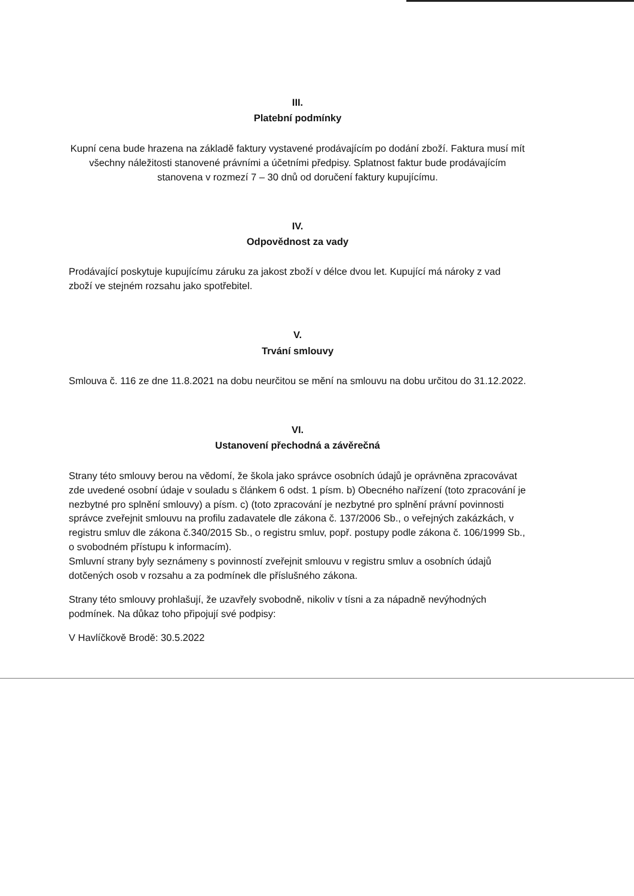III.
Platební podmínky
Kupní cena bude hrazena na základě faktury vystavené prodávajícím po dodání zboží. Faktura musí mít všechny náležitosti stanovené právními a účetními předpisy. Splatnost faktur bude prodávajícím stanovena v rozmezí 7 – 30 dnů od doručení faktury kupujícímu.
IV.
Odpovědnost za vady
Prodávající poskytuje kupujícímu záruku za jakost zboží v délce dvou let. Kupující má nároky z vad zboží ve stejném rozsahu jako spotřebitel.
V.
Trvání smlouvy
Smlouva č. 116 ze dne 11.8.2021 na dobu neurčitou se mění na smlouvu na dobu určitou do 31.12.2022.
VI.
Ustanovení přechodná a závěrečná
Strany této smlouvy berou na vědomí, že škola jako správce osobních údajů je oprávněna zpracovávat zde uvedené osobní údaje v souladu s článkem 6 odst. 1 písm. b) Obecného nařízení (toto zpracování je nezbytné pro splnění smlouvy) a písm. c) (toto zpracování je nezbytné pro splnění právní povinnosti správce zveřejnit smlouvu na profilu zadavatele dle zákona č. 137/2006 Sb., o veřejných zakázkách, v registru smluv dle zákona č.340/2015 Sb., o registru smluv, popř. postupy podle zákona č. 106/1999 Sb., o svobodném přístupu k informacím).
Smluvní strany byly seznámeny s povinností zveřejnit smlouvu v registru smluv a osobních údajů dotčených osob v rozsahu a za podmínek dle příslušného zákona.
Strany této smlouvy prohlašují, že uzavřely svobodně, nikoliv v tísni a za nápadně nevýhodných podmínek. Na důkaz toho připojují své podpisy:
V Havlíčkově Brodě: 30.5.2022